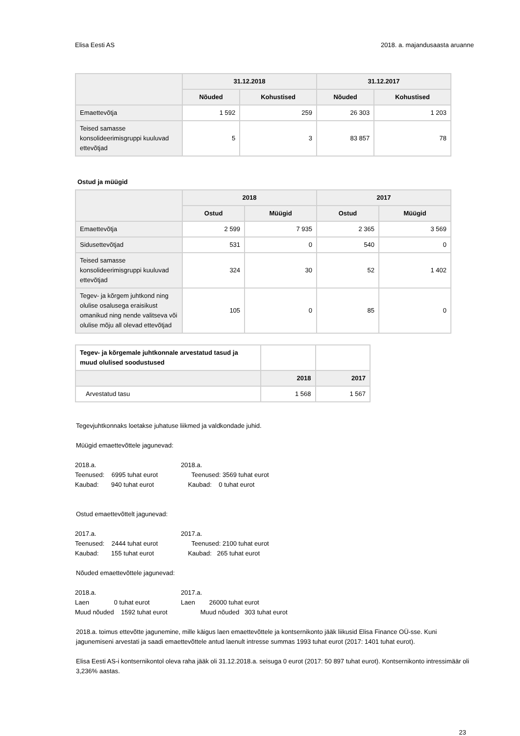Elisa Eesti AS 2018. a. majandusaasta aruanne
| | 31.12.2018 | | 31.12.2017 | |
| --- | --- | --- | --- | --- |
| | Nõuded | Kohustised | Nõuded | Kohustised |
| Emaettevõtja | 1 592 | 259 | 26 303 | 1 203 |
| Teised samasse konsolideerimisgruppi kuuluvad ettevõtjad | 5 | 3 | 83 857 | 78 |
Ostud ja müügid
| | 2018 | | 2017 | |
| --- | --- | --- | --- | --- |
| | Ostud | Müügid | Ostud | Müügid |
| Emaettevõtja | 2 599 | 7 935 | 2 365 | 3 569 |
| Sidusettevõtjad | 531 | 0 | 540 | 0 |
| Teised samasse konsolideerimisgruppi kuuluvad ettevõtjad | 324 | 30 | 52 | 1 402 |
| Tegev- ja kõrgem juhtkond ning olulise osalusega eraisikust omanikud ning nende valitseva või olulise mõju all olevad ettevõtjad | 105 | 0 | 85 | 0 |
| Tegev- ja kõrgemale juhtkonnale arvestatud tasud ja muud olulised soodustused | | |
| | 2018 | 2017 |
| Arvestatud tasu | 1 568 | 1 567 |
Tegevjuhtkonnaks loetakse juhatuse liikmed ja valdkondade juhid.
Müügid emaettevõttele jagunevad:
2018.a. 2018.a. Teenused: 6995 tuhat eurot Teenused: 3569 tuhat eurot Kaubad: 940 tuhat eurot Kaubad: 0 tuhat eurot
Ostud emaettevõttelt jagunevad:
2017.a. 2017.a. Teenused: 2444 tuhat eurot Teenused: 2100 tuhat eurot Kaubad: 155 tuhat eurot Kaubad: 265 tuhat eurot
Nõuded emaettevõttele jagunevad:
2018.a. 2017.a. Laen 0 tuhat eurot Laen 26000 tuhat eurot Muud nõuded 1592 tuhat eurot Muud nõuded 303 tuhat eurot
2018.a. toimus ettevõtte jagunemine, mille käigus laen emaettevõttele ja kontsernikonto jääk liikusid Elisa Finance OÜ-sse. Kuni jagunemiseni arvestati ja saadi emaettevõttele antud laenult intresse summas 1993 tuhat eurot (2017: 1401 tuhat eurot).
Elisa Eesti AS-i kontsernikontol oleva raha jääk oli 31.12.2018.a. seisuga 0 eurot (2017: 50 897 tuhat eurot). Kontsernikonto intressimäär oli 3,236% aastas.
23